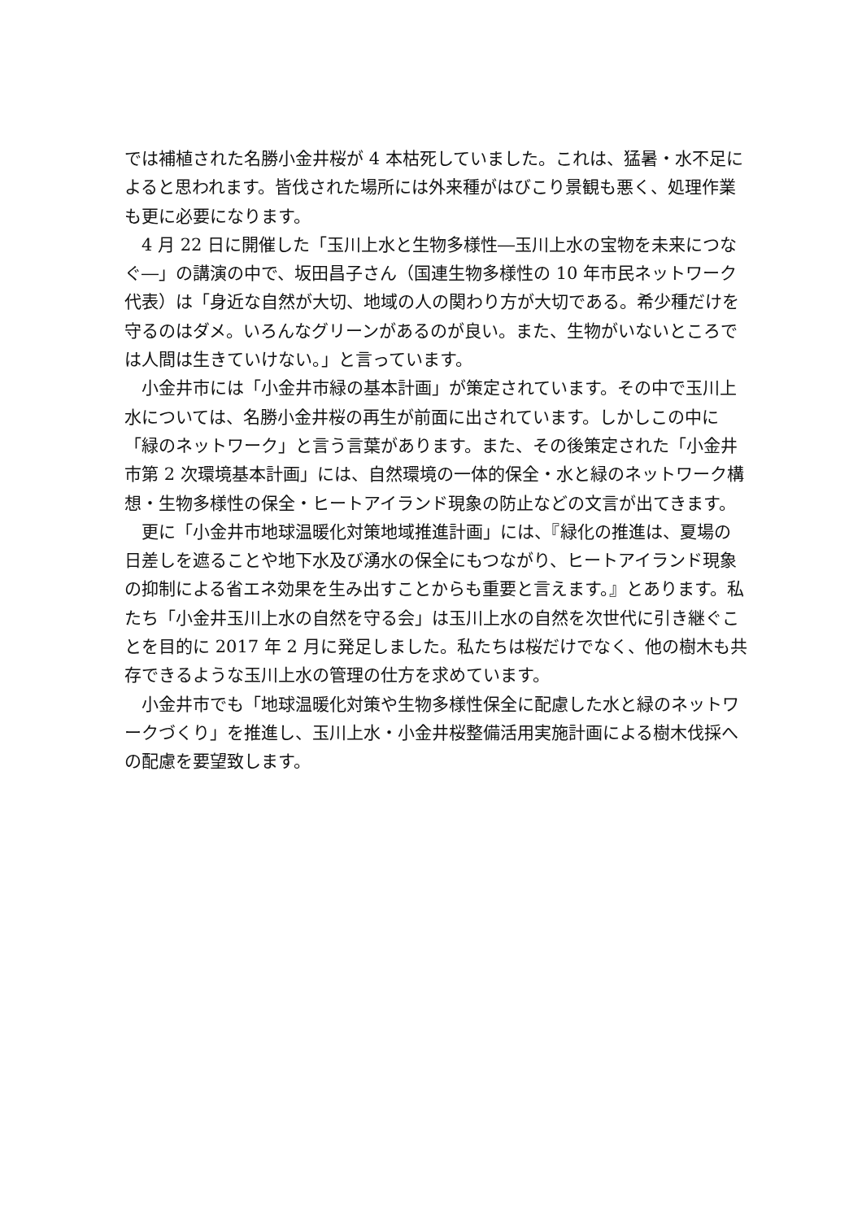では補植された名勝小金井桜が 4 本枯死していました。これは、猛暑・水不足によると思われます。皆伐された場所には外来種がはびこり景観も悪く、処理作業も更に必要になります。
　4 月 22 日に開催した「玉川上水と生物多様性―玉川上水の宝物を未来につなぐ―」の講演の中で、坂田昌子さん（国連生物多様性の 10 年市民ネットワーク代表）は「身近な自然が大切、地域の人の関わり方が大切である。希少種だけを守るのはダメ。いろんなグリーンがあるのが良い。また、生物がいないところでは人間は生きていけない。」と言っています。
　小金井市には「小金井市緑の基本計画」が策定されています。その中で玉川上水については、名勝小金井桜の再生が前面に出されています。しかしこの中に「緑のネットワーク」と言う言葉があります。また、その後策定された「小金井市第 2 次環境基本計画」には、自然環境の一体的保全・水と緑のネットワーク構想・生物多様性の保全・ヒートアイランド現象の防止などの文言が出てきます。
　更に「小金井市地球温暖化対策地域推進計画」には、『緑化の推進は、夏場の日差しを遮ることや地下水及び湧水の保全にもつながり、ヒートアイランド現象の抑制による省エネ効果を生み出すことからも重要と言えます。』とあります。私たち「小金井玉川上水の自然を守る会」は玉川上水の自然を次世代に引き継ぐことを目的に 2017 年 2 月に発足しました。私たちは桜だけでなく、他の樹木も共存できるような玉川上水の管理の仕方を求めています。
　小金井市でも「地球温暖化対策や生物多様性保全に配慮した水と緑のネットワークづくり」を推進し、玉川上水・小金井桜整備活用実施計画による樹木伐採への配慮を要望致します。